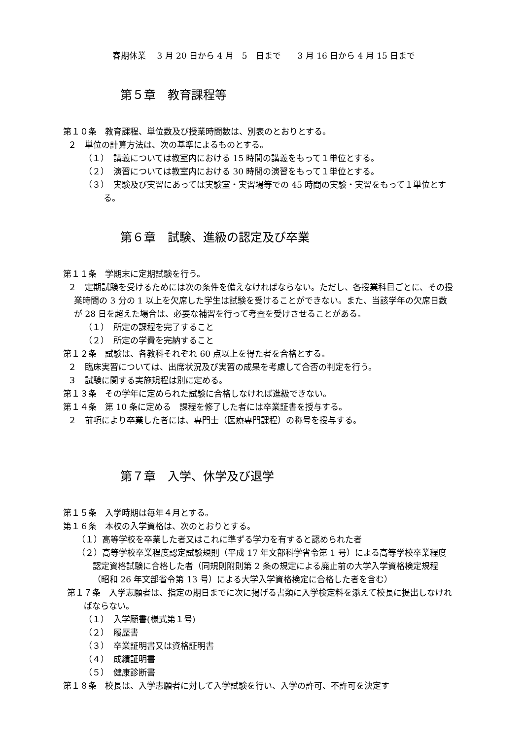春期休業　 3 月 20 日から 4 月　5　日まで　　3 月 16 日から 4 月 15 日まで
第５章　教育課程等
第１０条　教育課程、単位数及び授業時間数は、別表のとおりとする。
２　単位の計算方法は、次の基準によるものとする。
（１）　講義については教室内における 15 時間の講義をもって１単位とする。
（２）　演習については教室内における 30 時間の演習をもって１単位とする。
（３）　実験及び実習にあっては実験室・実習場等での 45 時間の実験・実習をもって１単位とする。
第６章　試験、進級の認定及び卒業
第１１条　学期末に定期試験を行う。
２　定期試験を受けるためには次の条件を備えなければならない。ただし、各授業科目ごとに、その授業時間の 3 分の 1 以上を欠席した学生は試験を受けることができない。また、当該学年の欠席日数が 28 日を超えた場合は、必要な補習を行って考査を受けさせることがある。
（１）　所定の課程を完了すること
（２）　所定の学費を完納すること
第１２条　試験は、各教科それぞれ 60 点以上を得た者を合格とする。
２　臨床実習については、出席状況及び実習の成果を考慮して合否の判定を行う。
３　試験に関する実施規程は別に定める。
第１３条　その学年に定められた試験に合格しなければ進級できない。
第１４条　第 10 条に定める　課程を修了した者には卒業証書を授与する。
２　前項により卒業した者には、専門士（医療専門課程）の称号を授与する。
第７章　入学、休学及び退学
第１５条　入学時期は毎年４月とする。
第１６条　本校の入学資格は、次のとおりとする。
（１）高等学校を卒業した者又はこれに準ずる学力を有すると認められた者
（２）高等学校卒業程度認定試験規則（平成 17 年文部科学省令第 1 号）による高等学校卒業程度認定資格試験に合格した者（同規則附則第 2 条の規定による廃止前の大学入学資格検定規程（昭和 26 年文部省令第 13 号）による大学入学資格検定に合格した者を含む）
第１７条　入学志願者は、指定の期日までに次に掲げる書類に入学検定料を添えて校長に提出しなければならない。
（１）　入学願書(様式第１号)
（２）　履歴書
（３）　卒業証明書又は資格証明書
（４）　成績証明書
（５）　健康診断書
第１８条　校長は、入学志願者に対して入学試験を行い、入学の許可、不許可を決定す